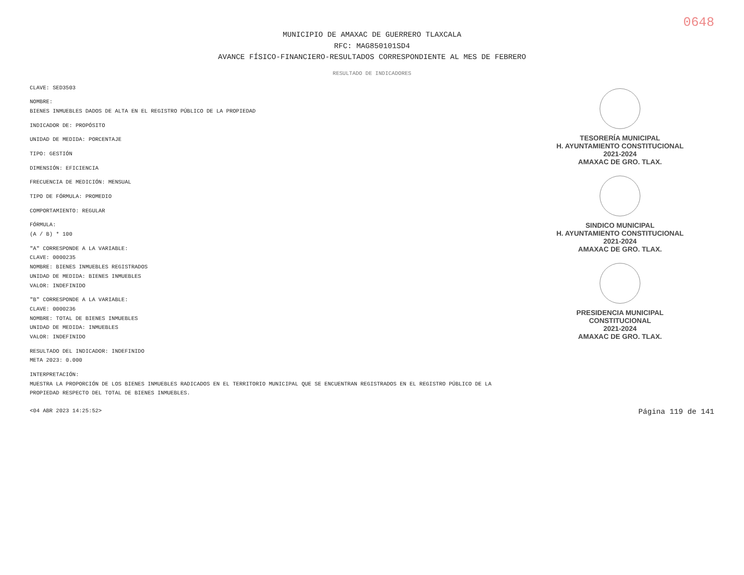0648
MUNICIPIO DE AMAXAC DE GUERRERO TLAXCALA
RFC: MAG850101SD4
AVANCE FÍSICO-FINANCIERO-RESULTADOS CORRESPONDIENTE AL MES DE FEBRERO
RESULTADO DE INDICADORES
CLAVE: SED3503
NOMBRE:
BIENES INMUEBLES DADOS DE ALTA EN EL REGISTRO PÚBLICO DE LA PROPIEDAD
INDICADOR DE: PROPÓSITO
UNIDAD DE MEDIDA: PORCENTAJE
TIPO: GESTIÓN
DIMENSIÓN: EFICIENCIA
FRECUENCIA DE MEDICIÓN: MENSUAL
TIPO DE FÓRMULA: PROMEDIO
COMPORTAMIENTO: REGULAR
FÓRMULA:
(A / B) * 100
"A" CORRESPONDE A LA VARIABLE:
CLAVE: 0000235
NOMBRE: BIENES INMUEBLES REGISTRADOS
UNIDAD DE MEDIDA: BIENES INMUEBLES
VALOR: INDEFINIDO
"B" CORRESPONDE A LA VARIABLE:
CLAVE: 0000236
NOMBRE: TOTAL DE BIENES INMUEBLES
UNIDAD DE MEDIDA: INMUEBLES
VALOR: INDEFINIDO
RESULTADO DEL INDICADOR: INDEFINIDO
META 2023: 0.000
INTERPRETACIÓN:
MUESTRA LA PROPORCIÓN DE LOS BIENES INMUEBLES RADICADOS EN EL TERRITORIO MUNICIPAL QUE SE ENCUENTRAN REGISTRADOS EN EL REGISTRO PÚBLICO DE LA PROPIEDAD RESPECTO DEL TOTAL DE BIENES INMUEBLES.
TESORERÍA MUNICIPAL
H. AYUNTAMIENTO CONSTITUCIONAL
2021-2024
AMAXAC DE GRO. TLAX.
SINDICO MUNICIPAL
H. AYUNTAMIENTO CONSTITUCIONAL
2021-2024
AMAXAC DE GRO. TLAX.
PRESIDENCIA MUNICIPAL
CONSTITUCIONAL
2021-2024
AMAXAC DE GRO. TLAX.
<04 ABR 2023 14:25:52> Página 119 de 141